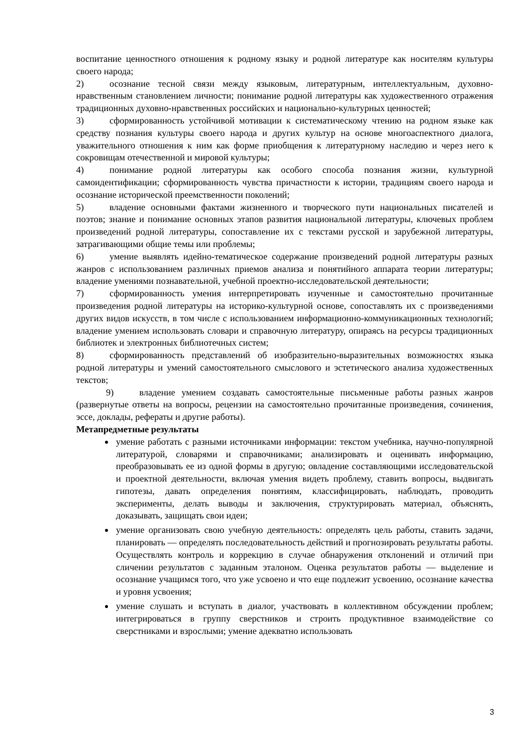воспитание ценностного отношения к родному языку и родной литературе как носителям культуры своего народа;
2) осознание тесной связи между языковым, литературным, интеллектуальным, духовно-нравственным становлением личности; понимание родной литературы как художественного отражения традиционных духовно-нравственных российских и национально-культурных ценностей;
3) сформированность устойчивой мотивации к систематическому чтению на родном языке как средству познания культуры своего народа и других культур на основе многоаспектного диалога, уважительного отношения к ним как форме приобщения к литературному наследию и через него к сокровищам отечественной и мировой культуры;
4) понимание родной литературы как особого способа познания жизни, культурной самоидентификации; сформированность чувства причастности к истории, традициям своего народа и осознание исторической преемственности поколений;
5) владение основными фактами жизненного и творческого пути национальных писателей и поэтов; знание и понимание основных этапов развития национальной литературы, ключевых проблем произведений родной литературы, сопоставление их с текстами русской и зарубежной литературы, затрагивающими общие темы или проблемы;
6) умение выявлять идейно-тематическое содержание произведений родной литературы разных жанров с использованием различных приемов анализа и понятийного аппарата теории литературы; владение умениями познавательной, учебной проектно-исследовательской деятельности;
7) сформированность умения интерпретировать изученные и самостоятельно прочитанные произведения родной литературы на историко-культурной основе, сопоставлять их с произведениями других видов искусств, в том числе с использованием информационно-коммуникационных технологий; владение умением использовать словари и справочную литературу, опираясь на ресурсы традиционных библиотек и электронных библиотечных систем;
8) сформированность представлений об изобразительно-выразительных возможностях языка родной литературы и умений самостоятельного смыслового и эстетического анализа художественных текстов;
9) владение умением создавать самостоятельные письменные работы разных жанров (развернутые ответы на вопросы, рецензии на самостоятельно прочитанные произведения, сочинения, эссе, доклады, рефераты и другие работы).
Метапредметные результаты
умение работать с разными источниками информации: текстом учебника, научно-популярной литературой, словарями и справочниками; анализировать и оценивать информацию, преобразовывать ее из одной формы в другую; овладение составляющими исследовательской и проектной деятельности, включая умения видеть проблему, ставить вопросы, выдвигать гипотезы, давать определения понятиям, классифицировать, наблюдать, проводить эксперименты, делать выводы и заключения, структурировать материал, объяснять, доказывать, защищать свои идеи;
умение организовать свою учебную деятельность: определять цель работы, ставить задачи, планировать — определять последовательность действий и прогнозировать результаты работы. Осуществлять контроль и коррекцию в случае обнаружения отклонений и отличий при сличении результатов с заданным эталоном. Оценка результатов работы — выделение и осознание учащимся того, что уже усвоено и что еще подлежит усвоению, осознание качества и уровня усвоения;
умение слушать и вступать в диалог, участвовать в коллективном обсуждении проблем; интегрироваться в группу сверстников и строить продуктивное взаимодействие со сверстниками и взрослыми; умение адекватно использовать
3